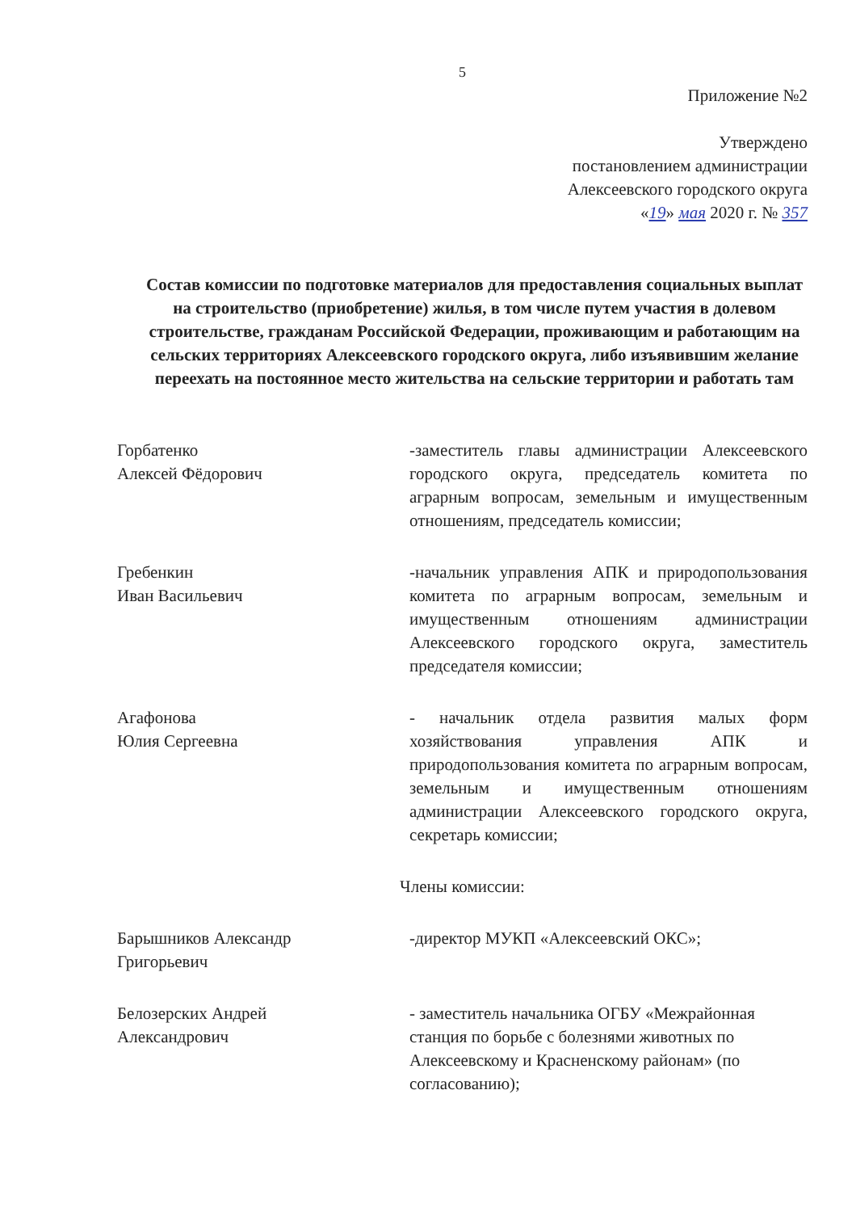5
Приложение №2
Утверждено
постановлением администрации
Алексеевского городского округа
«19» мая 2020 г. № 357
Состав комиссии по подготовке материалов для предоставления социальных выплат на строительство (приобретение) жилья, в том числе путем участия в долевом строительстве, гражданам Российской Федерации, проживающим и работающим на сельских территориях Алексеевского городского округа, либо изъявившим желание переехать на постоянное место жительства на сельские территории и работать там
Горбатенко
Алексей Фёдорович
-заместитель главы администрации Алексеевского городского округа, председатель комитета по аграрным вопросам, земельным и имущественным отношениям, председатель комиссии;
Гребенкин
Иван Васильевич
-начальник управления АПК и природопользования комитета по аграрным вопросам, земельным и имущественным отношениям администрации Алексеевского городского округа, заместитель председателя комиссии;
Агафонова
Юлия Сергеевна
- начальник отдела развития малых форм хозяйствования управления АПК и природопользования комитета по аграрным вопросам, земельным и имущественным отношениям администрации Алексеевского городского округа, секретарь комиссии;
Члены комиссии:
Барышников Александр
Григорьевич
-директор МУКП «Алексеевский ОКС»;
Белозерских Андрей
Александрович
- заместитель начальника ОГБУ «Межрайонная станция по борьбе с болезнями животных по Алексеевскому и Красненскому районам» (по согласованию);